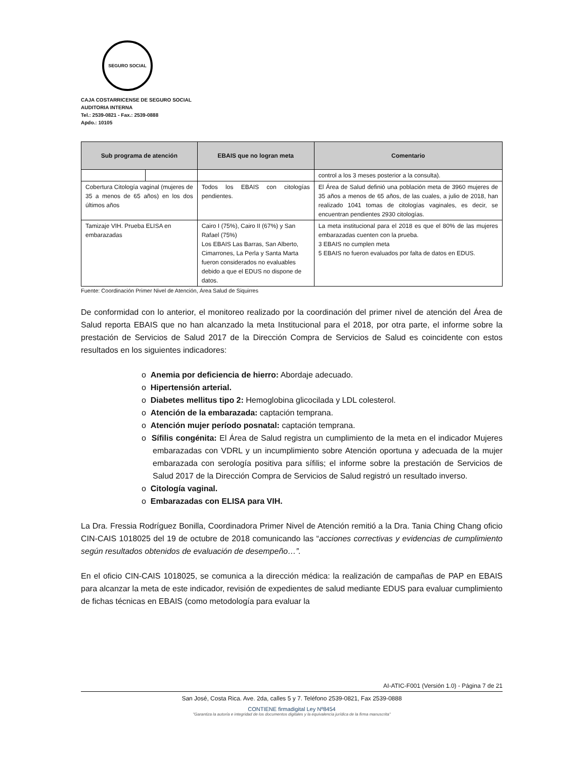SEGURO SOCIAL
CAJA COSTARRICENSE DE SEGURO SOCIAL
AUDITORIA INTERNA
Tel.: 2539-0821 - Fax.: 2539-0888
Apdo.: 10105
| Sub programa de atención | | EBAIS que no logran meta | Comentario |
| --- | --- | --- | --- |
| | | | control a los 3 meses posterior a la consulta). |
| Cobertura Citología vaginal (mujeres de 35 a menos de 65 años) en los dos últimos años | | Todos los EBAIS con citologías pendientes. | El Área de Salud definió una población meta de 3960 mujeres de 35 años a menos de 65 años, de las cuales, a julio de 2018, han realizado 1041 tomas de citologías vaginales, es decir, se encuentran pendientes 2930 citologías. |
| Tamizaje VIH. Prueba ELISA en embarazadas | | Cairo I (75%), Cairo II (67%) y San Rafael (75%) Los EBAIS Las Barras, San Alberto, Cimarrones, La Perla y Santa Marta fueron considerados no evaluables debido a que el EDUS no dispone de datos. | La meta institucional para el 2018 es que el 80% de las mujeres embarazadas cuenten con la prueba. 3 EBAIS no cumplen meta 5 EBAIS no fueron evaluados por falta de datos en EDUS. |
Fuente: Coordinación Primer Nivel de Atención, Área Salud de Siquirres
De conformidad con lo anterior, el monitoreo realizado por la coordinación del primer nivel de atención del Área de Salud reporta EBAIS que no han alcanzado la meta Institucional para el 2018, por otra parte, el informe sobre la prestación de Servicios de Salud 2017 de la Dirección Compra de Servicios de Salud es coincidente con estos resultados en los siguientes indicadores:
o Anemia por deficiencia de hierro: Abordaje adecuado.
o Hipertensión arterial.
o Diabetes mellitus tipo 2: Hemoglobina glicocilada y LDL colesterol.
o Atención de la embarazada: captación temprana.
o Atención mujer período posnatal: captación temprana.
o Sífilis congénita: El Área de Salud registra un cumplimiento de la meta en el indicador Mujeres embarazadas con VDRL y un incumplimiento sobre Atención oportuna y adecuada de la mujer embarazada con serología positiva para sífilis; el informe sobre la prestación de Servicios de Salud 2017 de la Dirección Compra de Servicios de Salud registró un resultado inverso.
o Citología vaginal.
o Embarazadas con ELISA para VIH.
La Dra. Fressia Rodríguez Bonilla, Coordinadora Primer Nivel de Atención remitió a la Dra. Tania Ching Chang oficio CIN-CAIS 1018025 del 19 de octubre de 2018 comunicando las “acciones correctivas y evidencias de cumplimiento según resultados obtenidos de evaluación de desempeño…”.
En el oficio CIN-CAIS 1018025, se comunica a la dirección médica: la realización de campañas de PAP en EBAIS para alcanzar la meta de este indicador, revisión de expedientes de salud mediante EDUS para evaluar cumplimiento de fichas técnicas en EBAIS (como metodología para evaluar la
AI-ATIC-F001 (Versión 1.0) - Página 7 de 21
San José, Costa Rica. Ave. 2da, calles 5 y 7. Teléfono 2539-0821, Fax 2539-0888
CONTIENE firmadigital Ley Nº8454
"Garantiza la autoría e integridad de los documentos digitales y la equivalencia jurídica de la firma manuscrita"